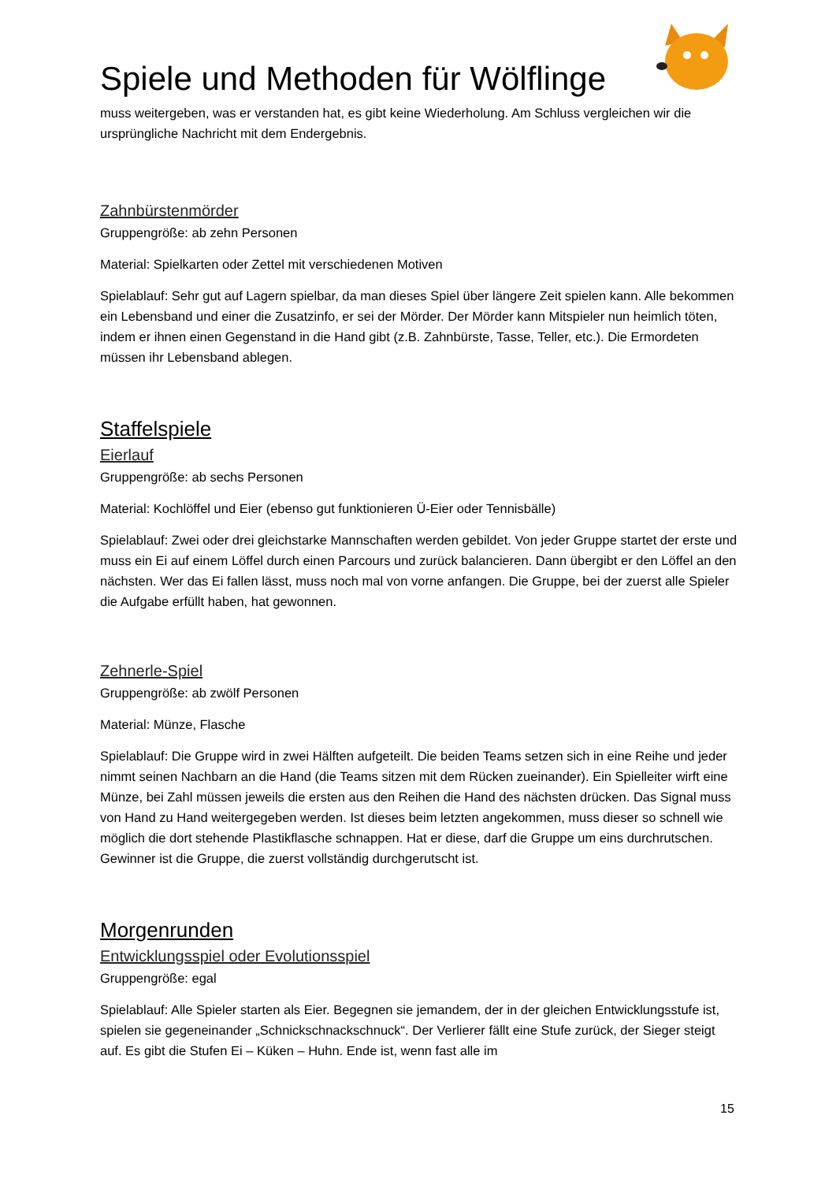Spiele und Methoden für Wölflinge
muss weitergeben, was er verstanden hat, es gibt keine Wiederholung. Am Schluss vergleichen wir die ursprüngliche Nachricht mit dem Endergebnis.
Zahnbürstenmörder
Gruppengröße: ab zehn Personen
Material: Spielkarten oder Zettel mit verschiedenen Motiven
Spielablauf: Sehr gut auf Lagern spielbar, da man dieses Spiel über längere Zeit spielen kann. Alle bekommen ein Lebensband und einer die Zusatzinfo, er sei der Mörder. Der Mörder kann Mitspieler nun heimlich töten, indem er ihnen einen Gegenstand in die Hand gibt (z.B. Zahnbürste, Tasse, Teller, etc.). Die Ermordeten müssen ihr Lebensband ablegen.
Staffelspiele
Eierlauf
Gruppengröße: ab sechs Personen
Material: Kochlöffel und Eier (ebenso gut funktionieren Ü-Eier oder Tennisbälle)
Spielablauf: Zwei oder drei gleichstarke Mannschaften werden gebildet. Von jeder Gruppe startet der erste und muss ein Ei auf einem Löffel durch einen Parcours und zurück balancieren. Dann übergibt er den Löffel an den nächsten. Wer das Ei fallen lässt, muss noch mal von vorne anfangen. Die Gruppe, bei der zuerst alle Spieler die Aufgabe erfüllt haben, hat gewonnen.
Zehnerle-Spiel
Gruppengröße: ab zwölf Personen
Material: Münze, Flasche
Spielablauf: Die Gruppe wird in zwei Hälften aufgeteilt. Die beiden Teams setzen sich in eine Reihe und jeder nimmt seinen Nachbarn an die Hand (die Teams sitzen mit dem Rücken zueinander). Ein Spielleiter wirft eine Münze, bei Zahl müssen jeweils die ersten aus den Reihen die Hand des nächsten drücken. Das Signal muss von Hand zu Hand weitergegeben werden. Ist dieses beim letzten angekommen, muss dieser so schnell wie möglich die dort stehende Plastikflasche schnappen. Hat er diese, darf die Gruppe um eins durchrutschen. Gewinner ist die Gruppe, die zuerst vollständig durchgerutscht ist.
Morgenrunden
Entwicklungsspiel oder Evolutionsspiel
Gruppengröße: egal
Spielablauf: Alle Spieler starten als Eier. Begegnen sie jemandem, der in der gleichen Entwicklungsstufe ist, spielen sie gegeneinander „Schnickschnackschnuck“. Der Verlierer fällt eine Stufe zurück, der Sieger steigt auf. Es gibt die Stufen Ei – Küken – Huhn. Ende ist, wenn fast alle im
15